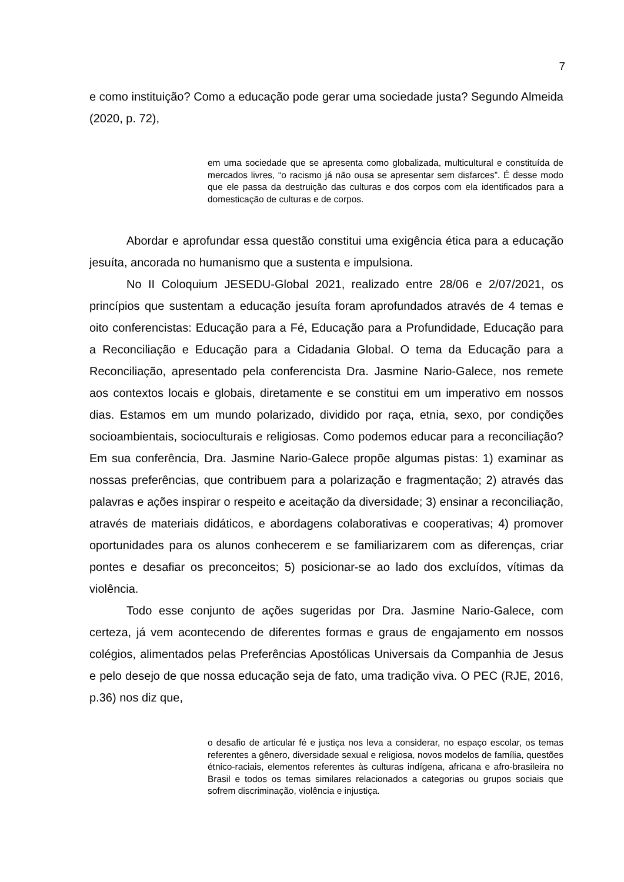7
e como instituição? Como a educação pode gerar uma sociedade justa? Segundo Almeida (2020, p. 72),
em uma sociedade que se apresenta como globalizada, multicultural e constituída de mercados livres, “o racismo já não ousa se apresentar sem disfarces”. É desse modo que ele passa da destruição das culturas e dos corpos com ela identificados para a domesticação de culturas e de corpos.
Abordar e aprofundar essa questão constitui uma exigência ética para a educação jesuíta, ancorada no humanismo que a sustenta e impulsiona.
No II Coloquium JESEDU-Global 2021, realizado entre 28/06 e 2/07/2021, os princípios que sustentam a educação jesuíta foram aprofundados através de 4 temas e oito conferencistas: Educação para a Fé, Educação para a Profundidade, Educação para a Reconciliação e Educação para a Cidadania Global. O tema da Educação para a Reconciliação, apresentado pela conferencista Dra. Jasmine Nario-Galece, nos remete aos contextos locais e globais, diretamente e se constitui em um imperativo em nossos dias. Estamos em um mundo polarizado, dividido por raça, etnia, sexo, por condições socioambientais, socioculturais e religiosas. Como podemos educar para a reconciliação? Em sua conferência, Dra. Jasmine Nario-Galece propõe algumas pistas: 1) examinar as nossas preferências, que contribuem para a polarização e fragmentação; 2) através das palavras e ações inspirar o respeito e aceitação da diversidade; 3) ensinar a reconciliação, através de materiais didáticos, e abordagens colaborativas e cooperativas; 4) promover oportunidades para os alunos conhecerem e se familiarizarem com as diferenças, criar pontes e desafiar os preconceitos; 5) posicionar-se ao lado dos excluídos, vítimas da violência.
Todo esse conjunto de ações sugeridas por Dra. Jasmine Nario-Galece, com certeza, já vem acontecendo de diferentes formas e graus de engajamento em nossos colégios, alimentados pelas Preferências Apostólicas Universais da Companhia de Jesus e pelo desejo de que nossa educação seja de fato, uma tradição viva. O PEC (RJE, 2016, p.36) nos diz que,
o desafio de articular fé e justiça nos leva a considerar, no espaço escolar, os temas referentes a gênero, diversidade sexual e religiosa, novos modelos de família, questões étnico-raciais, elementos referentes às culturas indígena, africana e afro-brasileira no Brasil e todos os temas similares relacionados a categorias ou grupos sociais que sofrem discriminação, violência e injustiça.